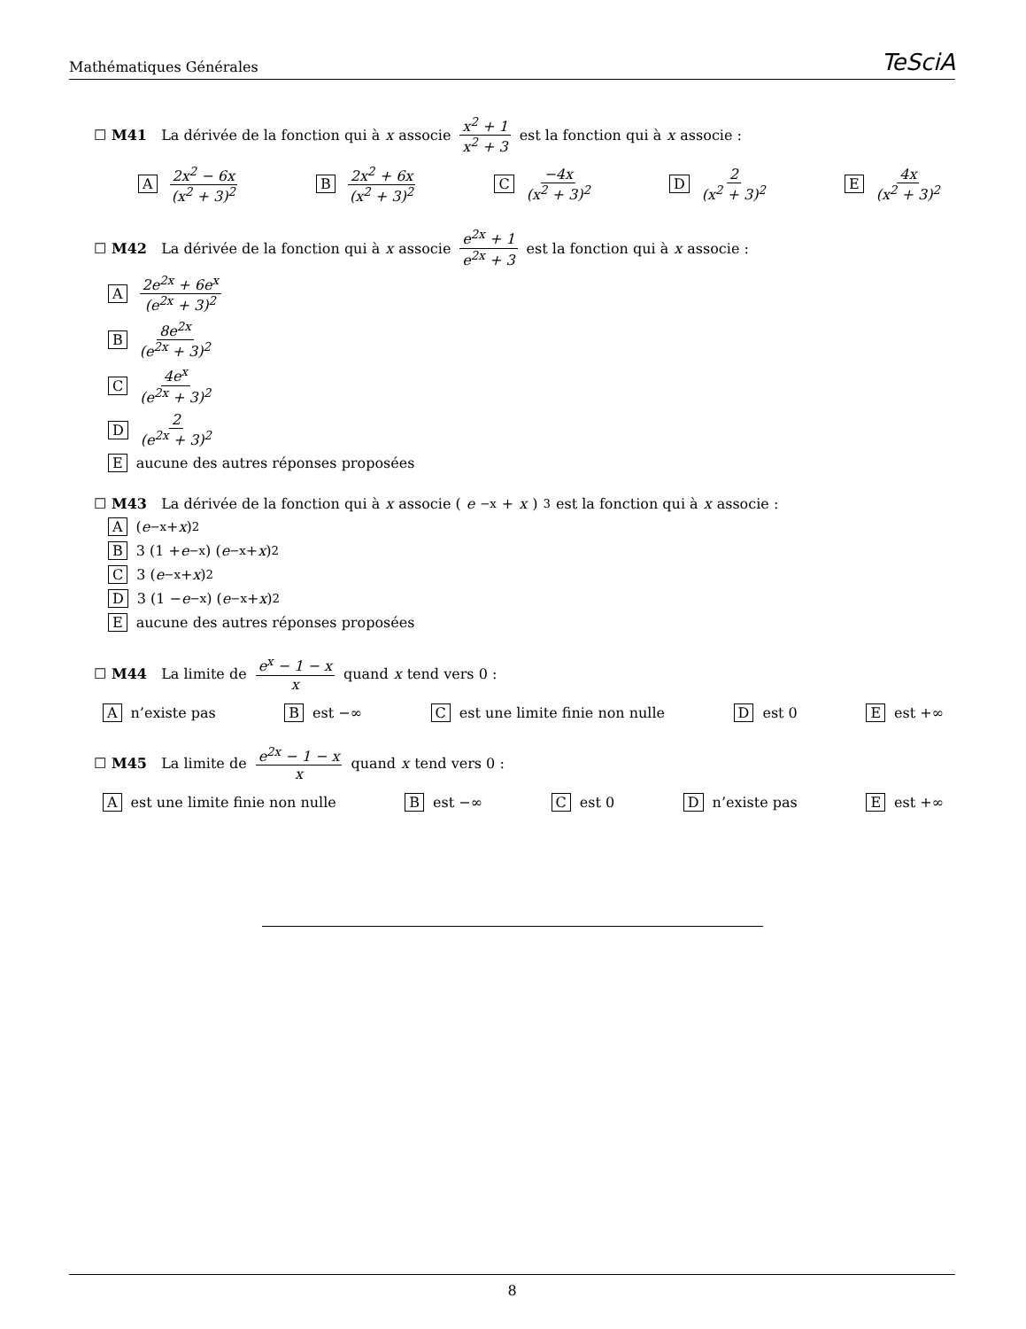Mathématiques Générales TeSciA
☐ M41 La dérivée de la fonction qui à x associe x<sup>2</sup> + 1 x<sup>2</sup> + 3 est la fonction qui à x associe :
A 2x<sup>2</sup> − 6x (x<sup>2</sup> + 3)<sup>2</sup> B 2x<sup>2</sup> + 6x (x<sup>2</sup> + 3)<sup>2</sup> C −4x (x<sup>2</sup> + 3)<sup>2</sup> D 2 (x<sup>2</sup> + 3)<sup>2</sup> E 4x (x<sup>2</sup> + 3)<sup>2</sup>
☐ M42 La dérivée de la fonction qui à x associe e<sup>2x</sup> + 1 e<sup>2x</sup> + 3 est la fonction qui à x associe :
A 2e<sup>2x</sup> + 6e<sup>x</sup> (e<sup>2x</sup> + 3)<sup>2</sup>
B 8e<sup>2x</sup> (e<sup>2x</sup> + 3)<sup>2</sup>
C 4e<sup>x</sup> (e<sup>2x</sup> + 3)<sup>2</sup>
D 2 (e<sup>2x</sup> + 3)<sup>2</sup>
Eaucune des autres réponses proposées
☐ M43 La dérivée de la fonction qui à x associe (e<sup>−x</sup> + x)<sup>3</sup> est la fonction qui à x associe :
A (e<sup>−x</sup> + x)<sup>2</sup>
B 3 (1 + e<sup>−x</sup>) (e<sup>−x</sup> + x)<sup>2</sup>
C 3 (e<sup>−x</sup> + x)<sup>2</sup>
D 3 (1 − e<sup>−x</sup>) (e<sup>−x</sup> + x)<sup>2</sup>
Eaucune des autres réponses proposées
☐ M44 La limite de e<sup>x</sup> − 1 − x x quand x tend vers 0 :
An’existe pas B est −∞ C est une limite finie non nulle D est 0 E est +∞
☐ M45 La limite de e<sup>2x</sup> − 1 − x x quand x tend vers 0 :
Aest une limite finie non nulle B est −∞ C est 0 D n’existe pas E est +∞
8